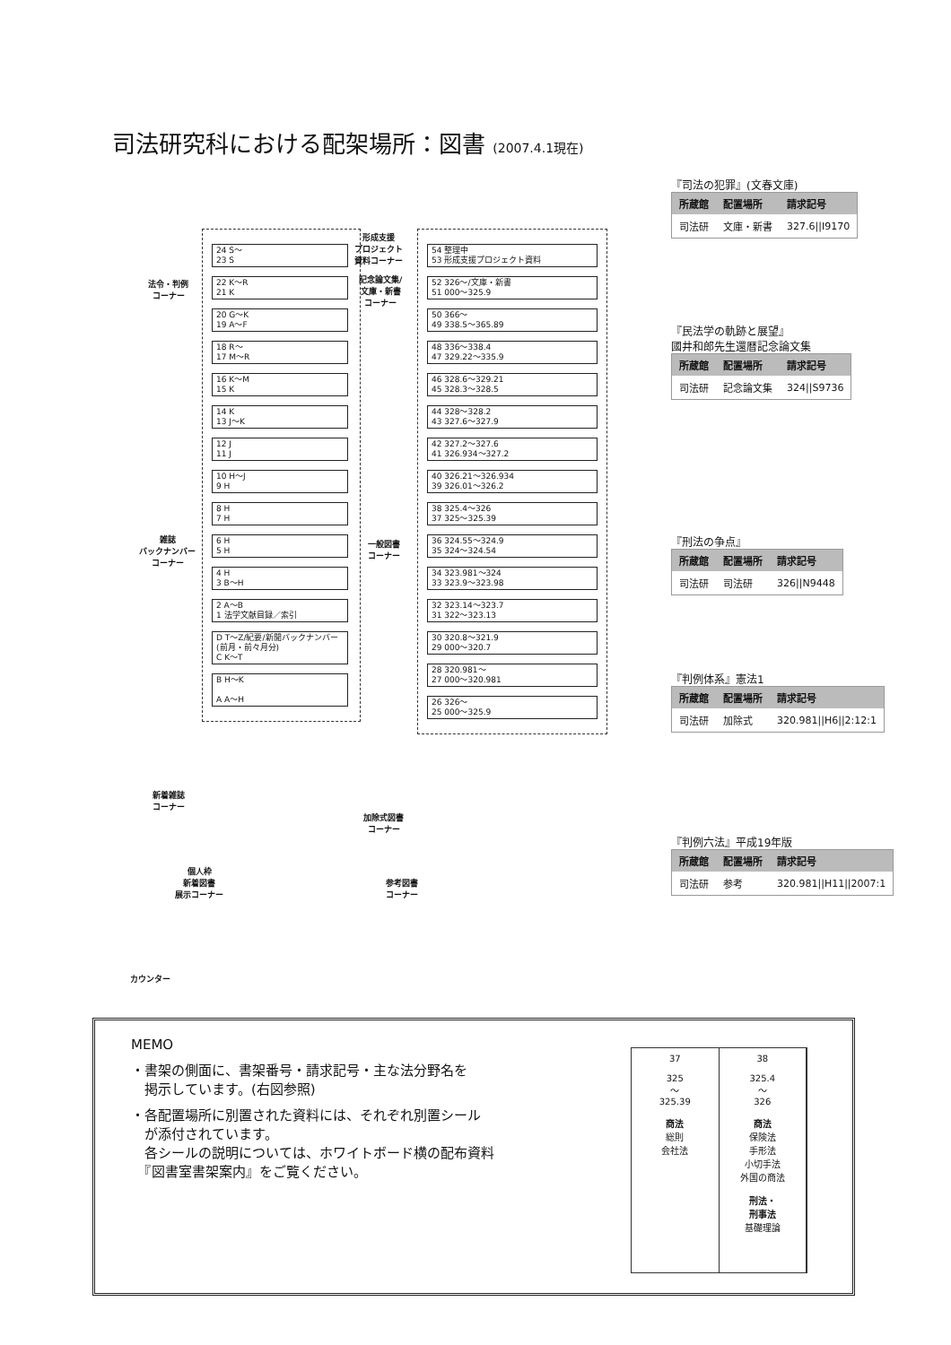司法研究科における配架場所：図書 (2007.4.1現在)
24 S～
23 S
22 K～R
21 K
20 G～K
19 A～F
18 R～
17 M～R
16 K～M
15 K
14 K
13 J～K
12 J
11 J
10 H～J
9 H
8 H
7 H
6 H
5 H
4 H
3 B～H
2 A～B
1 法学文献目録／索引
D T～Z/紀要/新聞バックナンバー(前月・前々月分)
C K～T
B H～K
A A～H
法令・判例
コーナー
雑誌
バックナンバー
コーナー
新着雑誌
コーナー
個人枠
新着図書
展示コーナー
カウンター
形成支援
プロジェクト
資料コーナー
記念論文集/
文庫・新書
コーナー
一般図書
コーナー
加除式図書
コーナー
参考図書
コーナー
54 整理中
53 形成支援プロジェクト資料
52 326～/文庫・新書
51 000～325.9
50 366～
49 338.5～365.89
48 336～338.4
47 329.22～335.9
46 328.6～329.21
45 328.3～328.5
44 328～328.2
43 327.6～327.9
42 327.2～327.6
41 326.934～327.2
40 326.21～326.934
39 326.01～326.2
38 325.4～326
37 325～325.39
36 324.55～324.9
35 324～324.54
34 323.981～324
33 323.9～323.98
32 323.14～323.7
31 322～323.13
30 320.8～321.9
29 000～320.7
28 320.981～
27 000～320.981
26 326～
25 000～325.9
『司法の犯罪』(文春文庫)
| 所蔵館 | 配置場所 | 請求記号 |
| --- | --- | --- |
| 司法研 | 文庫・新書 | 327.6//I9170 |
『民法学の軌跡と展望』
國井和郎先生還暦記念論文集
| 所蔵館 | 配置場所 | 請求記号 |
| --- | --- | --- |
| 司法研 | 記念論文集 | 324//S9736 |
『刑法の争点』
| 所蔵館 | 配置場所 | 請求記号 |
| --- | --- | --- |
| 司法研 | 司法研 | 326//N9448 |
『判例体系』憲法1
| 所蔵館 | 配置場所 | 請求記号 |
| --- | --- | --- |
| 司法研 | 加除式 | 320.981//H6//2:12:1 |
『判例六法』平成19年版
| 所蔵館 | 配置場所 | 請求記号 |
| --- | --- | --- |
| 司法研 | 参考 | 320.981//H11//2007:1 |
MEMO
・書架の側面に、書架番号・請求記号・主な法分野名を
　掲示しています。(右図参照)
・各配置場所に別置された資料には、それぞれ別置シール
　が添付されています。
　各シールの説明については、ホワイトボード横の配布資料
　『図書室書架案内』をご覧ください。
37
325
～
325.39
商法
総則
会社法
38
325.4
～
326
商法
保険法
手形法
小切手法
外国の商法
刑法・
刑事法
基礎理論